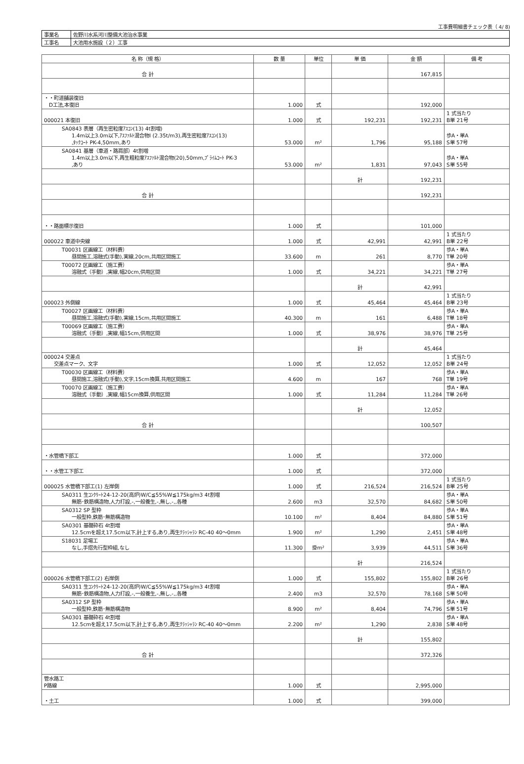工事費明細書チェック表（ 4/ 8)
| 事業名 | 佐野川水系河川整備大池治水事業 |
| 工事名 | 大池用水施設（２）工事 |
| 名 称（規 格） | 数 量 | 単位 | 単 価 | 金 額 | 備 考 |
| --- | --- | --- | --- | --- | --- |
| 合 計 | | | | 167,815 | |
| ・・町道舗装復旧 D工法,本復旧 | 1.000 | 式 | | 192,000 | |
| 000021 本復旧 | 1.000 | 式 | 192,231 | 192,231 | 1 式当たり B単 21号 |
| SA0843 表層（再生密粒度ｱｽｺﾝ(13) 4t割増) 1.4m以上3.0m以下,ｱｽﾌｧﾙﾄ混合物Ⅰ (2.35t/m3),再生密粒度ｱｽｺﾝ(13) ,ﾀｯｸｺｰﾄ PK-4,50mm,あり | 53.000 | m² | 1,796 | 95,188 | 歩A・単A S単 57号 |
| SA0841 基層（車道・路肩部）4t割増 1.4m以上3.0m以下,再生粗粒度ｱｽﾌｧﾙﾄ混合物(20),50mm,ﾌﾟﾗｲﾑｺｰﾄ PK-3 ,あり | 53.000 | m² | 1,831 | 97,043 | 歩A・単A S単 55号 |
| | | | 計 | 192,231 | |
| 合 計 | | | | 192,231 | |
| ・・路面標示復旧 | 1.000 | 式 | | 101,000 | |
| 000022 車道中央線 | 1.000 | 式 | 42,991 | 42,991 | 1 式当たり B単 22号 |
| T00031 区画線工（材料費） 昼間施工,溶融式(手動),実線,20cm,共用区間施工 | 33.600 | m | 261 | 8,770 | 歩A・単A T単 20号 |
| T00072 区画線工（施工費） 溶融式（手動）,実線,幅20cm,供用区間 | 1.000 | 式 | 34,221 | 34,221 | 歩A・単A T単 27号 |
| | | | 計 | 42,991 | |
| 000023 外側線 | 1.000 | 式 | 45,464 | 45,464 | 1 式当たり B単 23号 |
| T00027 区画線工（材料費） 昼間施工,溶融式(手動),実線,15cm,共用区間施工 | 40.300 | m | 161 | 6,488 | 歩A・単A T単 18号 |
| T00069 区画線工（施工費） 溶融式（手動）,実線,幅15cm,供用区間 | 1.000 | 式 | 38,976 | 38,976 | 歩A・単A T単 25号 |
| | | | 計 | 45,464 | |
| 000024 交差点 交差点マーク、文字 | 1.000 | 式 | 12,052 | 12,052 | 1 式当たり B単 24号 |
| T00030 区画線工（材料費） 昼間施工,溶融式(手動),文字,15cm換算,共用区間施工 | 4.600 | m | 167 | 768 | 歩A・単A T単 19号 |
| T00070 区画線工（施工費） 溶融式（手動）,実線,幅15cm換算,供用区間 | 1.000 | 式 | 11,284 | 11,284 | 歩A・単A T単 26号 |
| | | | 計 | 12,052 | |
| 合 計 | | | | 100,507 | |
| ・水管橋下部工 | 1.000 | 式 | | 372,000 | |
| ・・水管工下部工 | 1.000 | 式 | | 372,000 | |
| 000025 水管橋下部工(1) 左岸側 | 1.000 | 式 | 216,524 | 216,524 | 1 式当たり B単 25号 |
| SA0311 生ｺﾝｸﾘｰﾄ24-12-20(高炉)W/C≦55%W≦175kg/m3 4t割増 無筋･鉄筋構造物,人力打設,-,一般養生,-,無し,-,,各種 | 2.600 | m3 | 32,570 | 84,682 | 歩A・単A S単 50号 |
| SA0312 SP 型枠 一般型枠,鉄筋･無筋構造物 | 10.100 | m² | 8,404 | 84,880 | 歩A・単A S単 51号 |
| SA0301 基礎砕石 4t割増 12.5cmを超え17.5cm以下,計上する,あり,再生ｸﾗｯｼｬﾗﾝ RC-40 40～0mm | 1.900 | m² | 1,290 | 2,451 | 歩A・単A S単 48号 |
| S18031 足場工 なし,手摺先行型枠組,なし | 11.300 | 掛m² | 3,939 | 44,511 | 歩A・単A S単 36号 |
| | | | 計 | 216,524 | |
| 000026 水管橋下部工(2) 右岸側 | 1.000 | 式 | 155,802 | 155,802 | 1 式当たり B単 26号 |
| SA0311 生ｺﾝｸﾘｰﾄ24-12-20(高炉)W/C≦55%W≦175kg/m3 4t割増 無筋･鉄筋構造物,人力打設,-,一般養生,-,無し,-,,各種 | 2.400 | m3 | 32,570 | 78,168 | 歩A・単A S単 50号 |
| SA0312 SP 型枠 一般型枠,鉄筋･無筋構造物 | 8.900 | m² | 8,404 | 74,796 | 歩A・単A S単 51号 |
| SA0301 基礎砕石 4t割増 12.5cmを超え17.5cm以下,計上する,あり,再生ｸﾗｯｼｬﾗﾝ RC-40 40～0mm | 2.200 | m² | 1,290 | 2,838 | 歩A・単A S単 48号 |
| | | | 計 | 155,802 | |
| 合 計 | | | | 372,326 | |
| 管水路工 P路線 | 1.000 | 式 | | 2,995,000 | |
| ・土工 | 1.000 | 式 | | 399,000 | |